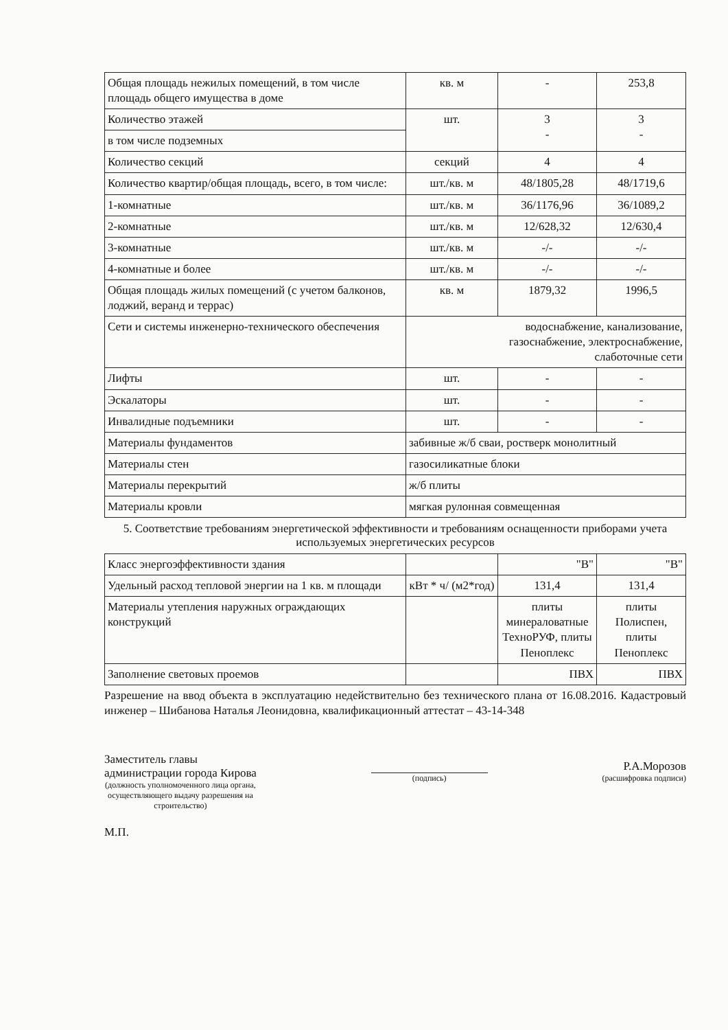| Общая площадь нежилых помещений, в том числе площадь общего имущества в доме | кв. м | - | 253,8 |
| Количество этажей | шт. | 3 - | 3 - |
| в том числе подземных | | | |
| Количество секций | секций | 4 | 4 |
| Количество квартир/общая площадь, всего, в том числе: | шт./кв. м | 48/1805,28 | 48/1719,6 |
| 1-комнатные | шт./кв. м | 36/1176,96 | 36/1089,2 |
| 2-комнатные | шт./кв. м | 12/628,32 | 12/630,4 |
| 3-комнатные | шт./кв. м | -/- | -/- |
| 4-комнатные и более | шт./кв. м | -/- | -/- |
| Общая площадь жилых помещений (с учетом балконов, лоджий, веранд и террас) | кв. м | 1879,32 | 1996,5 |
| Сети и системы инженерно-технического обеспечения | водоснабжение, канализование, газоснабжение, электроснабжение, слаботочные сети | | |
| Лифты | шт. | - | - |
| Эскалаторы | шт. | - | - |
| Инвалидные подъемники | шт. | - | - |
| Материалы фундаментов | забивные ж/б сваи, ростверк монолитный | | |
| Материалы стен | газосиликатные блоки | | |
| Материалы перекрытий | ж/б плиты | | |
| Материалы кровли | мягкая рулонная совмещенная | | |
5. Соответствие требованиям энергетической эффективности и требованиям оснащенности приборами учета используемых энергетических ресурсов
| Класс энергоэффективности здания | | "В" | "В" |
| Удельный расход тепловой энергии на 1 кв. м площади | кВт * ч/ (м2*год) | 131,4 | 131,4 |
| Материалы утепления наружных ограждающих конструкций | | плиты минераловатные ТехноРУФ, плиты Пеноплекс | плиты Полиспен, плиты Пеноплекс |
| Заполнение световых проемов | | ПВХ | ПВХ |
Разрешение на ввод объекта в эксплуатацию недействительно без технического плана от 16.08.2016. Кадастровый инженер – Шибанова Наталья Леонидовна, квалификационный аттестат – 43-14-348
Заместитель главы
администрации города Кирова
(должность уполномоченного лица органа,
осуществляющего выдачу разрешения на
строительство)
(подпись)
Р.А.Морозов
(расшифровка подписи)
М.П.